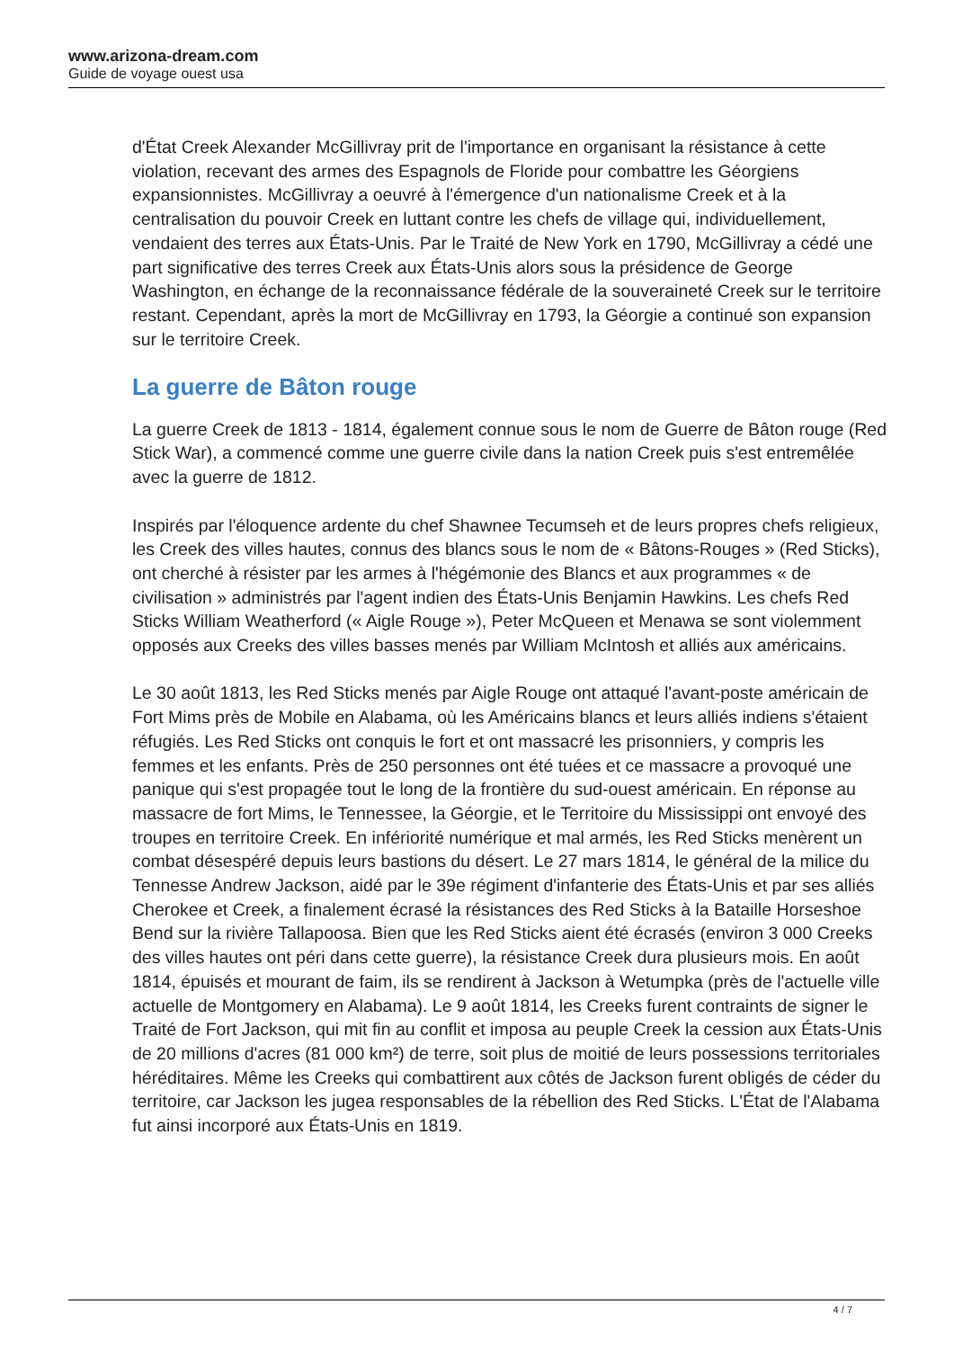www.arizona-dream.com
Guide de voyage ouest usa
d'État Creek Alexander McGillivray prit de l'importance en organisant la résistance à cette violation, recevant des armes des Espagnols de Floride pour combattre les Géorgiens expansionnistes. McGillivray a oeuvré à l'émergence d'un nationalisme Creek et à la centralisation du pouvoir Creek en luttant contre les chefs de village qui, individuellement, vendaient des terres aux États-Unis. Par le Traité de New York en 1790, McGillivray a cédé une part significative des terres Creek aux États-Unis alors sous la présidence de George Washington, en échange de la reconnaissance fédérale de la souveraineté Creek sur le territoire restant. Cependant, après la mort de McGillivray en 1793, la Géorgie a continué son expansion sur le territoire Creek.
La guerre de Bâton rouge
La guerre Creek de 1813 - 1814, également connue sous le nom de Guerre de Bâton rouge (Red Stick War), a commencé comme une guerre civile dans la nation Creek puis s'est entremêlée avec la guerre de 1812.
Inspirés par l'éloquence ardente du chef Shawnee Tecumseh et de leurs propres chefs religieux, les Creek des villes hautes, connus des blancs sous le nom de « Bâtons-Rouges » (Red Sticks), ont cherché à résister par les armes à l'hégémonie des Blancs et aux programmes « de civilisation » administrés par l'agent indien des États-Unis Benjamin Hawkins. Les chefs Red Sticks William Weatherford (« Aigle Rouge »), Peter McQueen et Menawa se sont violemment opposés aux Creeks des villes basses menés par William McIntosh et alliés aux américains.
Le 30 août 1813, les Red Sticks menés par Aigle Rouge ont attaqué l'avant-poste américain de Fort Mims près de Mobile en Alabama, où les Américains blancs et leurs alliés indiens s'étaient réfugiés. Les Red Sticks ont conquis le fort et ont massacré les prisonniers, y compris les femmes et les enfants. Près de 250 personnes ont été tuées et ce massacre a provoqué une panique qui s'est propagée tout le long de la frontière du sud-ouest américain. En réponse au massacre de fort Mims, le Tennessee, la Géorgie, et le Territoire du Mississippi ont envoyé des troupes en territoire Creek. En infériorité numérique et mal armés, les Red Sticks menèrent un combat désespéré depuis leurs bastions du désert. Le 27 mars 1814, le général de la milice du Tennesse Andrew Jackson, aidé par le 39e régiment d'infanterie des États-Unis et par ses alliés Cherokee et Creek, a finalement écrasé la résistances des Red Sticks à la Bataille Horseshoe Bend sur la rivière Tallapoosa. Bien que les Red Sticks aient été écrasés (environ 3 000 Creeks des villes hautes ont péri dans cette guerre), la résistance Creek dura plusieurs mois. En août 1814, épuisés et mourant de faim, ils se rendirent à Jackson à Wetumpka (près de l'actuelle ville actuelle de Montgomery en Alabama). Le 9 août 1814, les Creeks furent contraints de signer le Traité de Fort Jackson, qui mit fin au conflit et imposa au peuple Creek la cession aux États-Unis de 20 millions d'acres (81 000 km²) de terre, soit plus de moitié de leurs possessions territoriales héréditaires. Même les Creeks qui combattirent aux côtés de Jackson furent obligés de céder du territoire, car Jackson les jugea responsables de la rébellion des Red Sticks. L'État de l'Alabama fut ainsi incorporé aux États-Unis en 1819.
4 / 7